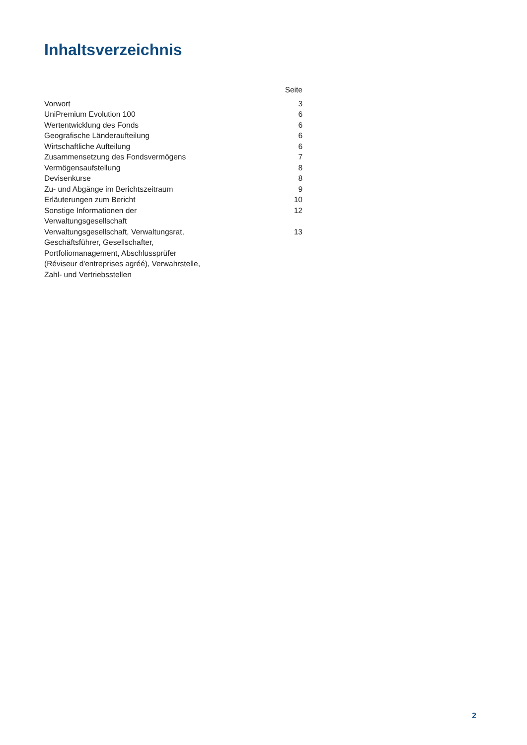Inhaltsverzeichnis
| | Seite |
| --- | --- |
| Vorwort | 3 |
| UniPremium Evolution 100 | 6 |
| Wertentwicklung des Fonds | 6 |
| Geografische Länderaufteilung | 6 |
| Wirtschaftliche Aufteilung | 6 |
| Zusammensetzung des Fondsvermögens | 7 |
| Vermögensaufstellung | 8 |
| Devisenkurse | 8 |
| Zu- und Abgänge im Berichtszeitraum | 9 |
| Erläuterungen zum Bericht | 10 |
| Sonstige Informationen der Verwaltungsgesellschaft | 12 |
| Verwaltungsgesellschaft, Verwaltungsrat, Geschäftsführer, Gesellschafter, Portfoliomanagement, Abschlussprüfer (Réviseur d'entreprises agréé), Verwahrstelle, Zahl- und Vertriebsstellen | 13 |
2